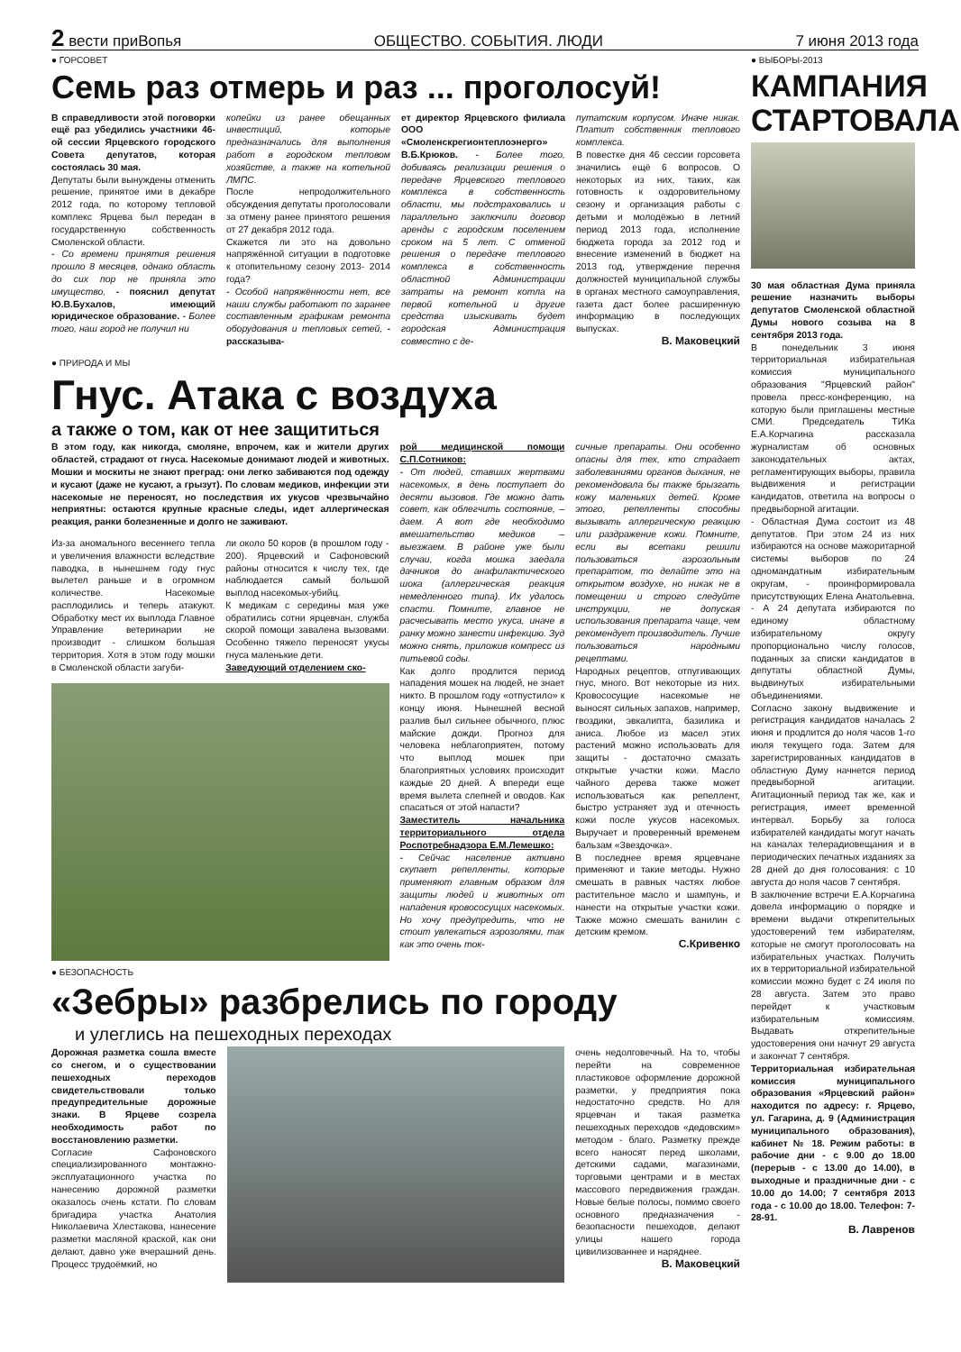2 вести приВопья ОБЩЕСТВО. СОБЫТИЯ. ЛЮДИ 7 июня 2013 года
● ГОРСОВЕТ
Семь раз отмерь и раз ... проголосуй!
В справедливости этой поговорки ещё раз убедились участники 46-ой сессии Ярцевского городского Совета депутатов, которая состоялась 30 мая.
Депутаты были вынуждены отменить решение, принятое ими в декабре 2012 года, по которому тепловой комплекс Ярцева был передан в государственную собственность Смоленской области.
- Со времени принятия решения прошло 8 месяцев, однако область до сих пор не приняла это имущество, - пояснил депутат Ю.В.Бухалов, имеющий юридическое образование. - Более того, наш город не получил ни
копейки из ранее обещанных инвестиций, которые предназначались для выполнения работ в городском тепловом хозяйстве, а также на котельной ЛМПС.
После непродолжительного обсуждения депутаты проголосовали за отмену ранее принятого решения от 27 декабря 2012 года.
Скажется ли это на довольно напряжённой ситуации в подготовке к отопительному сезону 2013- 2014 года?
- Особой напряжённости нет, все наши службы работают по заранее составленным графикам ремонта оборудования и тепловых сетей, - рассказыва-
ет директор Ярцевского филиала ООО «Смоленскрегионтеплоэнерго» В.Б.Крюков. - Более того, добиваясь реализации решения о передаче Ярцевского теплового комплекса в собственность области, мы подстраховались и параллельно заключили договор аренды с городским поселением сроком на 5 лет. С отменой решения о передаче теплового комплекса в собственность областной Администрации затраты на ремонт котла на первой котельной и другие средства изыскивать будет городская Администрация совместно с де-
путатским корпусом. Иначе никак. Платит собственник теплового комплекса.
В повестке дня 46 сессии горсовета значились ещё 6 вопросов. О некоторых из них, таких, как готовность к оздоровительному сезону и организация работы с детьми и молодёжью в летний период 2013 года, исполнение бюджета города за 2012 год и внесение изменений в бюджет на 2013 год, утверждение перечня должностей муниципальной службы в органах местного самоуправления, газета даст более расширенную информацию в последующих выпусках.
В. Маковецкий
● ПРИРОДА И МЫ
Гнус. Атака с воздуха
а также о том, как от нее защититься
В этом году, как никогда, смоляне, впрочем, как и жители других областей, страдают от гнуса. Насекомые донимают людей и животных. Мошки и москиты не знают преград: они легко забиваются под одежду и кусают (даже не кусают, а грызут). По словам медиков, инфекции эти насекомые не переносят, но последствия их укусов чрезвычайно неприятны: остаются крупные красные следы, идет аллергическая реакция, ранки болезненные и долго не заживают.
Из-за аномального весеннего тепла и увеличения влажности вследствие паводка, в нынешнем году гнус вылетел раньше и в огромном количестве. Насекомые расплодились и теперь атакуют. Обработку мест их выплода Главное Управление ветеринарии не производит - слишком большая территория. Хотя в этом году мошки в Смоленской области загуби-
ли около 50 коров (в прошлом году - 200). Ярцевский и Сафоновский районы относится к числу тех, где наблюдается самый большой выплод насекомых-убийц.
К медикам с середины мая уже обратились сотни ярцевчан, служба скорой помощи завалена вызовами. Особенно тяжело переносят укусы гнуса маленькие дети.
Заведующий отделением ско-
рой медицинской помощи С.П.Сотников:
- От людей, ставших жертвами насекомых, в день поступает до десяти вызовов. Где можно дать совет, как облегчить состояние, – даем. А вот где необходимо вмешательство медиков – выезжаем. В районе уже были случаи, когда мошка заедала дачников до анафилактического шока (аллергическая реакция немедленного типа). Их удалось спасти. Помните, главное не расчесывать место укуса, иначе в ранку можно занести инфекцию. Зуд можно снять, приложив компресс из питьевой соды.
Как долго продлится период нападения мошек на людей, не знает никто. В прошлом году «отпустило» к концу июня. Нынешней весной разлив был сильнее обычного, плюс майские дожди. Прогноз для человека неблагоприятен, потому что выплод мошек при благоприятных условиях происходит каждые 20 дней. А впереди еще время вылета слепней и оводов. Как спасаться от этой напасти?
Заместитель начальника территориального отдела Роспотребнадзора Е.М.Лемешко:
- Сейчас население активно скупает репелленты, которые применяют главным образом для защиты людей и животных от нападения кровососущих насекомых. Но хочу предупредить, что не стоит увлекаться аэрозолями, так как это очень ток-
сичные препараты. Они особенно опасны для тех, кто страдает заболеваниями органов дыхания, не рекомендовала бы также брызгать кожу маленьких детей. Кроме этого, репелленты способны вызывать аллергическую реакцию или раздражение кожи. Помните, если вы всетаки решили пользоваться аэрозольным препаратом, то делайте это на открытом воздухе, но никак не в помещении и строго следуйте инструкции, не допуская использования препарата чаще, чем рекомендует производитель. Лучше пользоваться народными рецептами.
Народных рецептов, отпугивающих гнус, много. Вот некоторые из них. Кровососущие насекомые не выносят сильных запахов, например, гвоздики, эвкалипта, базилика и аниса. Любое из масел этих растений можно использовать для защиты - достаточно смазать открытые участки кожи. Масло чайного дерева также может использоваться как репеллент, быстро устраняет зуд и отечность кожи после укусов насекомых. Выручает и проверенный временем бальзам «Звездочка».
В последнее время ярцевчане применяют и такие методы. Нужно смешать в равных частях любое растительное масло и шампунь, и нанести на открытые участки кожи. Также можно смешать ванилин с детским кремом.
С.Кривенко
● БЕЗОПАСНОСТЬ
«Зебры» разбрелись по городу
и улеглись на пешеходных переходах
Дорожная разметка сошла вместе со снегом, и о существовании пешеходных переходов свидетельствовали только предупредительные дорожные знаки. В Ярцеве созрела необходимость работ по восстановлению разметки.
Согласие Сафоновского специализированного монтажно-эксплуатационного участка по нанесению дорожной разметки оказалось очень кстати. По словам бригадира участка Анатолия Николаевича Хлестакова, нанесение разметки масляной краской, как они делают, давно уже вчерашний день. Процесс трудоёмкий, но
очень недолговечный. На то, чтобы перейти на современное пластиковое оформление дорожной разметки, у предприятия пока недостаточно средств. Но для ярцевчан и такая разметка пешеходных переходов «дедовским» методом - благо. Разметку прежде всего наносят перед школами, детскими садами, магазинами, торговыми центрами и в местах массового передвижения граждан. Новые белые полосы, помимо своего основного предназначения - безопасности пешеходов, делают улицы нашего города цивилизованнее и наряднее.
В. Маковецкий
● ВЫБОРЫ-2013
КАМПАНИЯ СТАРТОВАЛА
30 мая областная Дума приняла решение назначить выборы депутатов Смоленской областной Думы нового созыва на 8 сентября 2013 года.
В понедельник 3 июня территориальная избирательная комиссия муниципального образования "Ярцевский район" провела пресс-конференцию, на которую были приглашены местные СМИ. Председатель ТИКа Е.А.Корчагина рассказала журналистам об основных законодательных актах, регламентирующих выборы, правила выдвижения и регистрации кандидатов, ответила на вопросы о предвыборной агитации.
- Областная Дума состоит из 48 депутатов. При этом 24 из них избираются на основе мажоритарной системы выборов по 24 одномандатным избирательным округам, - проинформировала присутствующих Елена Анатольевна. - А 24 депутата избираются по единому областному избирательному округу пропорционально числу голосов, поданных за списки кандидатов в депутаты областной Думы, выдвинутых избирательными объединениями.
Согласно закону выдвижение и регистрация кандидатов началась 2 июня и продлится до ноля часов 1-го июля текущего года. Затем для зарегистрированных кандидатов в областную Думу начнется период предвыборной агитации. Агитационный период так же, как и регистрация, имеет временной интервал. Борьбу за голоса избирателей кандидаты могут начать на каналах телерадиовещания и в периодических печатных изданиях за 28 дней до дня голосования: с 10 августа до ноля часов 7 сентября.
В заключение встречи Е.А.Корчагина довела информацию о порядке и времени выдачи открепительных удостоверений тем избирателям, которые не смогут проголосовать на избирательных участках. Получить их в территориальной избирательной комиссии можно будет с 24 июля по 28 августа. Затем это право перейдет к участковым избирательным комиссиям. Выдавать открепительные удостоверения они начнут 29 августа и закончат 7 сентября.
Территориальная избирательная комиссия муниципального образования «Ярцевский район» находится по адресу: г. Ярцево, ул. Гагарина, д. 9 (Администрация муниципального образования), кабинет № 18. Режим работы: в рабочие дни - с 9.00 до 18.00 (перерыв - с 13.00 до 14.00), в выходные и праздничные дни - с 10.00 до 14.00; 7 сентября 2013 года - с 10.00 до 18.00. Телефон: 7-28-91.
В. Лавренов